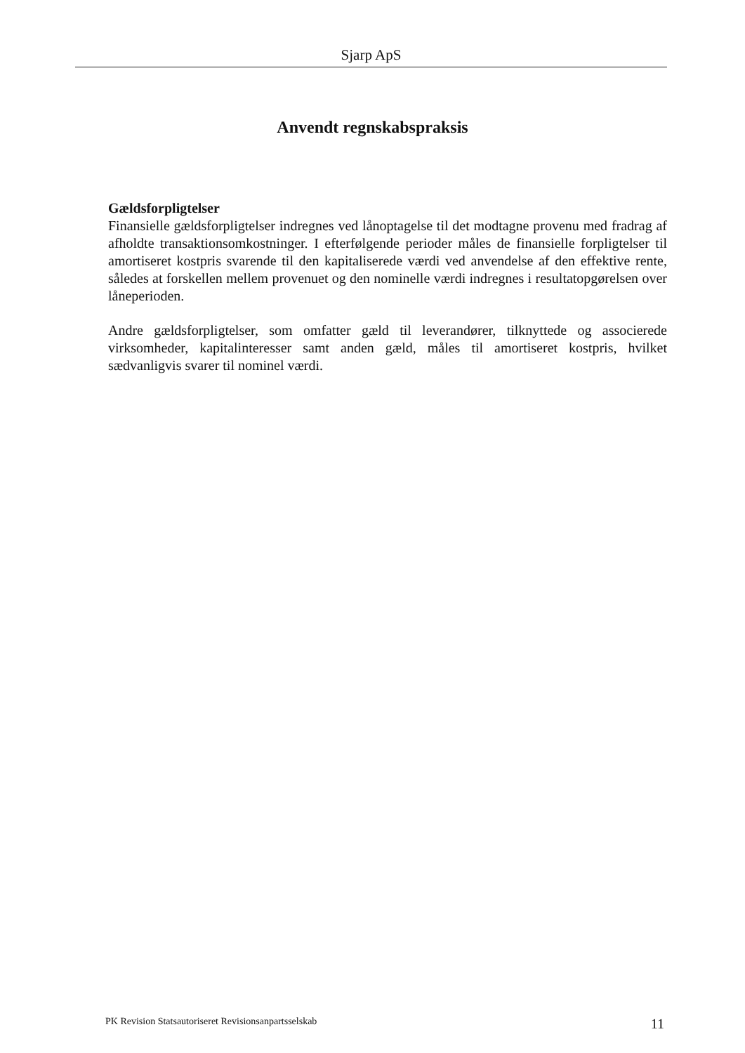Sjarp ApS
Anvendt regnskabspraksis
Gældsforpligtelser
Finansielle gældsforpligtelser indregnes ved lånoptagelse til det modtagne provenu med fradrag af afholdte transaktionsomkostninger. I efterfølgende perioder måles de finansielle forpligtelser til amortiseret kostpris svarende til den kapitaliserede værdi ved anvendelse af den effektive rente, således at forskellen mellem provenuet og den nominelle værdi indregnes i resultatopgørelsen over låneperioden.
Andre gældsforpligtelser, som omfatter gæld til leverandører, tilknyttede og associerede virksomheder, kapitalinteresser samt anden gæld, måles til amortiseret kostpris, hvilket sædvanligvis svarer til nominel værdi.
PK Revision Statsautoriseret Revisionsanpartsselskab 11